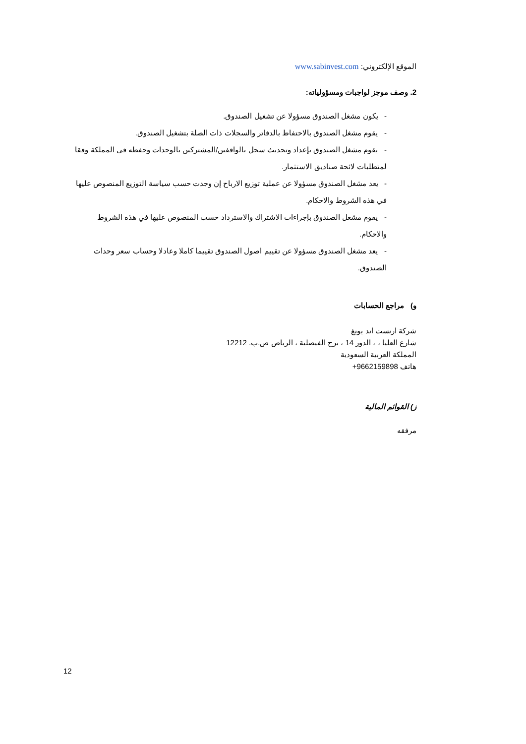الموقع الإلكتروني: www.sabinvest.com
2. وصف موجز لواجبات ومسؤولياته:
- يكون مشغل الصندوق مسؤولا عن تشغيل الصندوق.
- يقوم مشغل الصندوق بالاحتفاظ بالدفاتر والسجلات ذات الصلة بتشغيل الصندوق.
- يقوم مشغل الصندوق بإعداد وتحديث سجل بالواقفين/المشتركين بالوحدات وحفظه في المملكة وفقا لمتطلبات لائحة صناديق الاستثمار.
- يعد مشغل الصندوق مسؤولا عن عملية توزيع الارباح إن وجدت حسب سياسة التوزيع المنصوص عليها في هذه الشروط والاحكام.
- يقوم مشغل الصندوق بإجراءات الاشتراك والاسترداد حسب المنصوص عليها في هذه الشروط والاحكام.
- يعد مشغل الصندوق مسؤولا عن تقييم اصول الصندوق تقييما كاملا وعادلا وحساب سعر وحدات الصندوق.
و) مراجع الحسابات
شركة ارنست اند يونغ
شارع العليا ، ، الدور 14 ، برج الفيصلية ، الرياض ص.ب. 12212
المملكة العربية السعودية
هاتف 9662159898+
ز) القوائم المالية
مرفقه
12